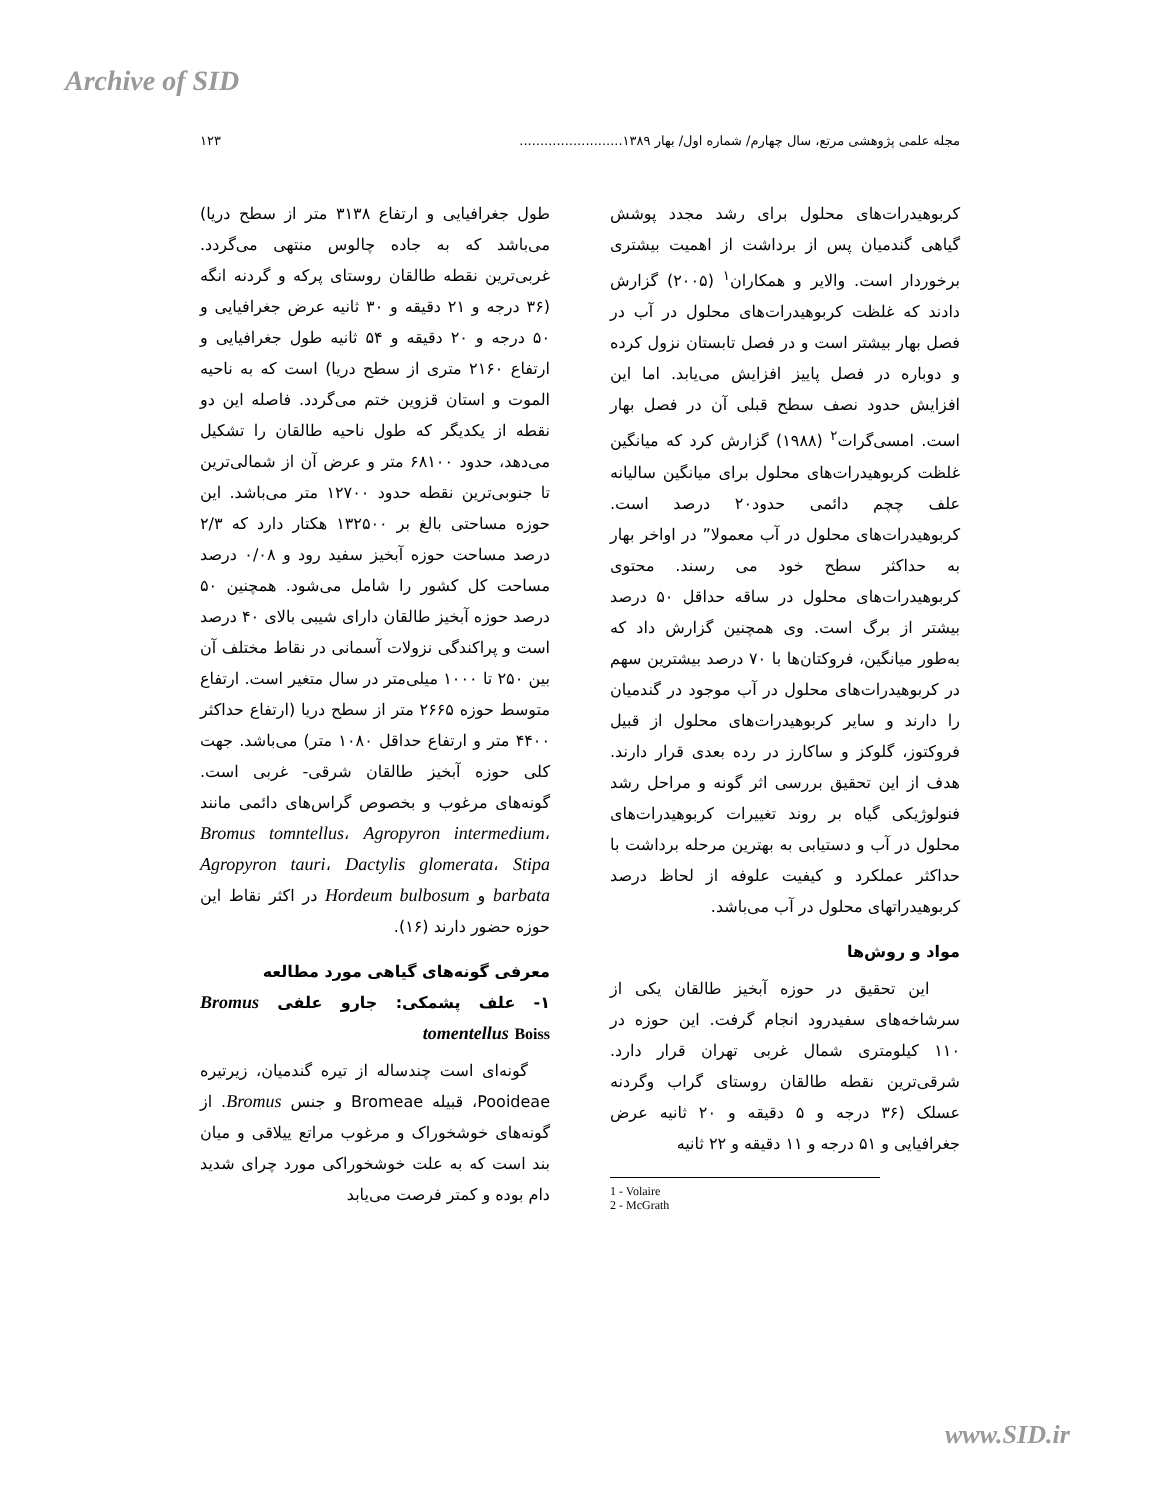Archive of SID
مجله علمی پژوهشی مرتع، سال چهارم/ شماره اول/ بهار ۱۳۸۹......................... ۱۲۳
کربوهیدرات‌های محلول برای رشد مجدد پوشش گیاهی گندمیان پس از برداشت از اهمیت بیشتری برخوردار است. والایر و همکاران<sup>۱</sup> (۲۰۰۵) گزارش دادند که غلظت کربوهیدرات‌های محلول در آب در فصل بهار بیشتر است و در فصل تابستان نزول کرده و دوباره در فصل پاییز افزایش می‌یابد. اما این افزایش حدود نصف سطح قبلی آن در فصل بهار است. امسی‌گرات<sup>۲</sup> (۱۹۸۸) گزارش کرد که میانگین غلظت کربوهیدرات‌های محلول برای میانگین سالیانه علف چچم دائمی حدود۲۰ درصد است. کربوهیدرات‌های محلول در آب معمولا” در اواخر بهار به حداکثر سطح خود می رسند. محتوی کربوهیدرات‌های محلول در ساقه حداقل ۵۰ درصد بیشتر از برگ است. وی همچنین گزارش داد که به‌طور میانگین، فروکتان‌ها با ۷۰ درصد بیشترین سهم در کربوهیدرات‌های محلول در آب موجود در گندمیان را دارند و سایر کربوهیدرات‌های محلول از قبیل فروکتوز، گلوکز و ساکارز در رده بعدی قرار دارند. هدف از این تحقیق بررسی اثر گونه و مراحل رشد فنولوژیکی گیاه بر روند تغییرات کربوهیدرات‌های محلول در آب و دستیابی به بهترین مرحله برداشت با حداکثر عملکرد و کیفیت علوفه از لحاظ درصد کربوهیدراتهای محلول در آب می‌باشد.
مواد و روش‌ها
این تحقیق در حوزه آبخیز طالقان یکی از سرشاخه‌های سفیدرود انجام گرفت. این حوزه در ۱۱۰ کیلومتری شمال غربی تهران قرار دارد. شرقی‌ترین نقطه طالقان روستای گراب وگردنه عسلک (۳۶ درجه و ۵ دقیقه و ۲۰ ثانیه عرض جغرافیایی و ۵۱ درجه و ۱۱ دقیقه و ۲۲ ثانیه
1 - Volaire
2 - McGrath
طول جغرافیایی و ارتفاع ۳۱۳۸ متر از سطح دریا) می‌باشد که به جاده چالوس منتهی می‌گردد. غربی‌ترین نقطه طالقان روستای پرکه و گردنه انگه (۳۶ درجه و ۲۱ دقیقه و ۳۰ ثانیه عرض جغرافیایی و ۵۰ درجه و ۲۰ دقیقه و ۵۴ ثانیه طول جغرافیایی و ارتفاع ۲۱۶۰ متری از سطح دریا) است که به ناحیه الموت و استان قزوین ختم می‌گردد. فاصله این دو نقطه از یکدیگر که طول ناحیه طالقان را تشکیل می‌دهد، حدود ۶۸۱۰۰ متر و عرض آن از شمالی‌ترین تا جنوبی‌ترین نقطه حدود ۱۲۷۰۰ متر می‌باشد. این حوزه مساحتی بالغ بر ۱۳۲۵۰۰ هکتار دارد که ۲/۳ درصد مساحت حوزه آبخیز سفید رود و ۰/۰۸ درصد مساحت کل کشور را شامل می‌شود. همچنین ۵۰ درصد حوزه آبخیز طالقان دارای شیبی بالای ۴۰ درصد است و پراکندگی نزولات آسمانی در نقاط مختلف آن بین ۲۵۰ تا ۱۰۰۰ میلی‌متر در سال متغیر است. ارتفاع متوسط حوزه ۲۶۶۵ متر از سطح دریا (ارتفاع حداکثر ۴۴۰۰ متر و ارتفاع حداقل ۱۰۸۰ متر) می‌باشد. جهت کلی حوزه آبخیز طالقان شرقی- غربی است. گونه‌های مرغوب و بخصوص گراس‌های دائمی مانند Bromus tomntellus، Agropyron intermedium، Agropyron tauri، Dactylis glomerata، Stipa barbata و Hordeum bulbosum در اکثر نقاط این حوزه حضور دارند (۱۶).
معرفی گونه‌های گیاهی مورد مطالعه
۱- علف پشمکی: جارو علفی Bromus tomentellus Boiss
گونه‌ای است چندساله از تیره گندمیان، زیرتیره Pooideae، قبیله Bromeae و جنس Bromus. از گونه‌های خوشخوراک و مرغوب مراتع ییلاقی و میان بند است که به علت خوشخوراکی مورد چرای شدید دام بوده و کمتر فرصت می‌یابد
www.SID.ir